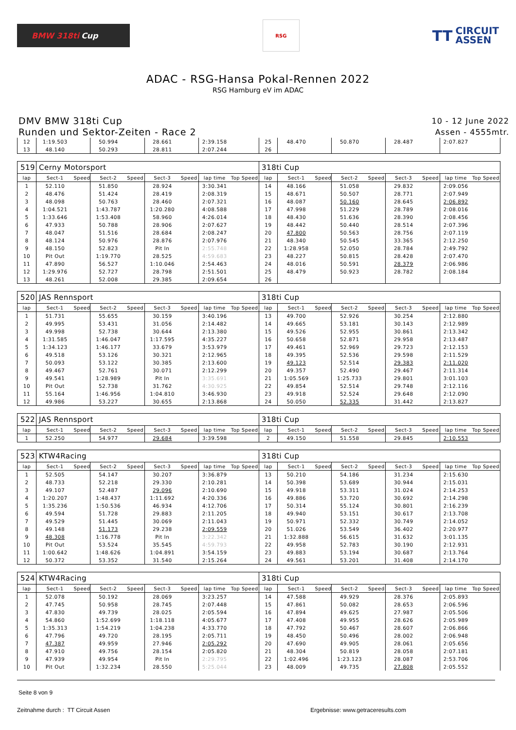BMW 318ti Cup
RSG
TT CIRCUIT
ASSEN
ADAC - RSG-Hansa Pokal-Rennen 2022
RSG Hamburg eV im ADAC
DMV BMW 318ti Cup
Runden und Sektor-Zeiten - Race 2
10 - 12 June 2022
Assen - 4555mtr.
| 12 | 1:19.503 | | 50.994 | | 28.661 | | 2:39.158 | | 25 | 48.470 | | 50.870 | | 28.487 | | 2:07.827 | |
| 13 | 48.140 | | 50.293 | | 28.811 | | 2:07.244 | | 26 | | | | | | | | |
| 519 | Cerny Motorsport | | | | | | | | 318ti Cup | | | | | | | | |
| lap | Sect-1 | Speed | Sect-2 | Speed | Sect-3 | Speed | lap time | Top Speed | lap | Sect-1 | Speed | Sect-2 | Speed | Sect-3 | Speed | lap time | Top Speed |
| 1 | 52.110 | | 51.850 | | 28.924 | | 3:30.341 | | 14 | 48.166 | | 51.058 | | 29.832 | | 2:09.056 | |
| 2 | 48.476 | | 51.424 | | 28.419 | | 2:08.319 | | 15 | 48.671 | | 50.507 | | 28.771 | | 2:07.949 | |
| 3 | 48.098 | | 50.763 | | 28.460 | | 2:07.321 | | 16 | 48.087 | | 50.160 | | 28.645 | | 2:06.892 | |
| 4 | 1:04.521 | | 1:43.787 | | 1:20.280 | | 4:08.588 | | 17 | 47.998 | | 51.229 | | 28.789 | | 2:08.016 | |
| 5 | 1:33.646 | | 1:53.408 | | 58.960 | | 4:26.014 | | 18 | 48.430 | | 51.636 | | 28.390 | | 2:08.456 | |
| 6 | 47.933 | | 50.788 | | 28.906 | | 2:07.627 | | 19 | 48.442 | | 50.440 | | 28.514 | | 2:07.396 | |
| 7 | 48.047 | | 51.516 | | 28.684 | | 2:08.247 | | 20 | 47.800 | | 50.563 | | 28.756 | | 2:07.119 | |
| 8 | 48.124 | | 50.976 | | 28.876 | | 2:07.976 | | 21 | 48.340 | | 50.545 | | 33.365 | | 2:12.250 | |
| 9 | 48.150 | | 52.823 | | Pit In | | 2:55.748 | | 22 | 1:28.958 | | 52.050 | | 28.784 | | 2:49.792 | |
| 10 | Pit Out | | 1:19.770 | | 28.525 | | 4:59.683 | | 23 | 48.227 | | 50.815 | | 28.428 | | 2:07.470 | |
| 11 | 47.890 | | 56.527 | | 1:10.046 | | 2:54.463 | | 24 | 48.016 | | 50.591 | | 28.379 | | 2:06.986 | |
| 12 | 1:29.976 | | 52.727 | | 28.798 | | 2:51.501 | | 25 | 48.479 | | 50.923 | | 28.782 | | 2:08.184 | |
| 13 | 48.261 | | 52.008 | | 29.385 | | 2:09.654 | | 26 | | | | | | | | |
| 520 | JAS Rennsport | | | | | | | | 318ti Cup | | | | | | | | |
| lap | Sect-1 | Speed | Sect-2 | Speed | Sect-3 | Speed | lap time | Top Speed | lap | Sect-1 | Speed | Sect-2 | Speed | Sect-3 | Speed | lap time | Top Speed |
| 1 | 51.731 | | 55.655 | | 30.159 | | 3:40.196 | | 13 | 49.700 | | 52.926 | | 30.254 | | 2:12.880 | |
| 2 | 49.995 | | 53.431 | | 31.056 | | 2:14.482 | | 14 | 49.665 | | 53.181 | | 30.143 | | 2:12.989 | |
| 3 | 49.998 | | 52.738 | | 30.644 | | 2:13.380 | | 15 | 49.526 | | 52.955 | | 30.861 | | 2:13.342 | |
| 4 | 1:31.585 | | 1:46.047 | | 1:17.595 | | 4:35.227 | | 16 | 50.658 | | 52.871 | | 29.958 | | 2:13.487 | |
| 5 | 1:34.123 | | 1:46.177 | | 33.679 | | 3:53.979 | | 17 | 49.461 | | 52.969 | | 29.723 | | 2:12.153 | |
| 6 | 49.518 | | 53.126 | | 30.321 | | 2:12.965 | | 18 | 49.395 | | 52.536 | | 29.598 | | 2:11.529 | |
| 7 | 50.093 | | 53.122 | | 30.385 | | 2:13.600 | | 19 | 49.123 | | 52.514 | | 29.383 | | 2:11.020 | |
| 8 | 49.467 | | 52.761 | | 30.071 | | 2:12.299 | | 20 | 49.357 | | 52.490 | | 29.467 | | 2:11.314 | |
| 9 | 49.541 | | 1:28.989 | | Pit In | | 3:35.691 | | 21 | 1:05.569 | | 1:25.733 | | 29.801 | | 3:01.103 | |
| 10 | Pit Out | | 52.738 | | 31.762 | | 4:30.925 | | 22 | 49.854 | | 52.514 | | 29.748 | | 2:12.116 | |
| 11 | 55.164 | | 1:46.956 | | 1:04.810 | | 3:46.930 | | 23 | 49.918 | | 52.524 | | 29.648 | | 2:12.090 | |
| 12 | 49.986 | | 53.227 | | 30.655 | | 2:13.868 | | 24 | 50.050 | | 52.335 | | 31.442 | | 2:13.827 | |
| 522 | JAS Rennsport | | | | | | | | 318ti Cup | | | | | | | | |
| lap | Sect-1 | Speed | Sect-2 | Speed | Sect-3 | Speed | lap time | Top Speed | lap | Sect-1 | Speed | Sect-2 | Speed | Sect-3 | Speed | lap time | Top Speed |
| 1 | 52.250 | | 54.977 | | 29.684 | | 3:39.598 | | 2 | 49.150 | | 51.558 | | 29.845 | | 2:10.553 | |
| 523 | KTW4Racing | | | | | | | | 318ti Cup | | | | | | | | |
| lap | Sect-1 | Speed | Sect-2 | Speed | Sect-3 | Speed | lap time | Top Speed | lap | Sect-1 | Speed | Sect-2 | Speed | Sect-3 | Speed | lap time | Top Speed |
| 1 | 52.505 | | 54.147 | | 30.207 | | 3:36.879 | | 13 | 50.210 | | 54.186 | | 31.234 | | 2:15.630 | |
| 2 | 48.733 | | 52.218 | | 29.330 | | 2:10.281 | | 14 | 50.398 | | 53.689 | | 30.944 | | 2:15.031 | |
| 3 | 49.107 | | 52.487 | | 29.096 | | 2:10.690 | | 15 | 49.918 | | 53.311 | | 31.024 | | 2:14.253 | |
| 4 | 1:20.207 | | 1:48.437 | | 1:11.692 | | 4:20.336 | | 16 | 49.886 | | 53.720 | | 30.692 | | 2:14.298 | |
| 5 | 1:35.236 | | 1:50.536 | | 46.934 | | 4:12.706 | | 17 | 50.314 | | 55.124 | | 30.801 | | 2:16.239 | |
| 6 | 49.594 | | 51.728 | | 29.883 | | 2:11.205 | | 18 | 49.940 | | 53.151 | | 30.617 | | 2:13.708 | |
| 7 | 49.529 | | 51.445 | | 30.069 | | 2:11.043 | | 19 | 50.971 | | 52.332 | | 30.749 | | 2:14.052 | |
| 8 | 49.148 | | 51.173 | | 29.238 | | 2:09.559 | | 20 | 51.026 | | 53.549 | | 36.402 | | 2:20.977 | |
| 9 | 48.308 | | 1:16.778 | | Pit In | | 3:22.342 | | 21 | 1:32.888 | | 56.615 | | 31.632 | | 3:01.135 | |
| 10 | Pit Out | | 53.524 | | 35.545 | | 4:59.793 | | 22 | 49.958 | | 52.783 | | 30.190 | | 2:12.931 | |
| 11 | 1:00.642 | | 1:48.626 | | 1:04.891 | | 3:54.159 | | 23 | 49.883 | | 53.194 | | 30.687 | | 2:13.764 | |
| 12 | 50.372 | | 53.352 | | 31.540 | | 2:15.264 | | 24 | 49.561 | | 53.201 | | 31.408 | | 2:14.170 | |
| 524 | KTW4Racing | | | | | | | | 318ti Cup | | | | | | | | |
| lap | Sect-1 | Speed | Sect-2 | Speed | Sect-3 | Speed | lap time | Top Speed | lap | Sect-1 | Speed | Sect-2 | Speed | Sect-3 | Speed | lap time | Top Speed |
| 1 | 52.078 | | 50.192 | | 28.069 | | 3:23.257 | | 14 | 47.588 | | 49.929 | | 28.376 | | 2:05.893 | |
| 2 | 47.745 | | 50.958 | | 28.745 | | 2:07.448 | | 15 | 47.861 | | 50.082 | | 28.653 | | 2:06.596 | |
| 3 | 47.830 | | 49.739 | | 28.025 | | 2:05.594 | | 16 | 47.894 | | 49.625 | | 27.987 | | 2:05.506 | |
| 4 | 54.860 | | 1:52.699 | | 1:18.118 | | 4:05.677 | | 17 | 47.408 | | 49.955 | | 28.626 | | 2:05.989 | |
| 5 | 1:35.313 | | 1:54.219 | | 1:04.238 | | 4:33.770 | | 18 | 47.792 | | 50.467 | | 28.607 | | 2:06.866 | |
| 6 | 47.796 | | 49.720 | | 28.195 | | 2:05.711 | | 19 | 48.450 | | 50.496 | | 28.002 | | 2:06.948 | |
| 7 | 47.387 | | 49.959 | | 27.946 | | 2:05.292 | | 20 | 47.690 | | 49.905 | | 28.061 | | 2:05.656 | |
| 8 | 47.910 | | 49.756 | | 28.154 | | 2:05.820 | | 21 | 48.304 | | 50.819 | | 28.058 | | 2:07.181 | |
| 9 | 47.939 | | 49.954 | | Pit In | | 2:29.795 | | 22 | 1:02.496 | | 1:23.123 | | 28.087 | | 2:53.706 | |
| 10 | Pit Out | | 1:32.234 | | 28.550 | | 5:25.044 | | 23 | 48.009 | | 49.735 | | 27.808 | | 2:05.552 | |
Seite 8 von 9
Zeitnahme durch : TT Circuit Assen Ergebnisse: www.getraceresults.com